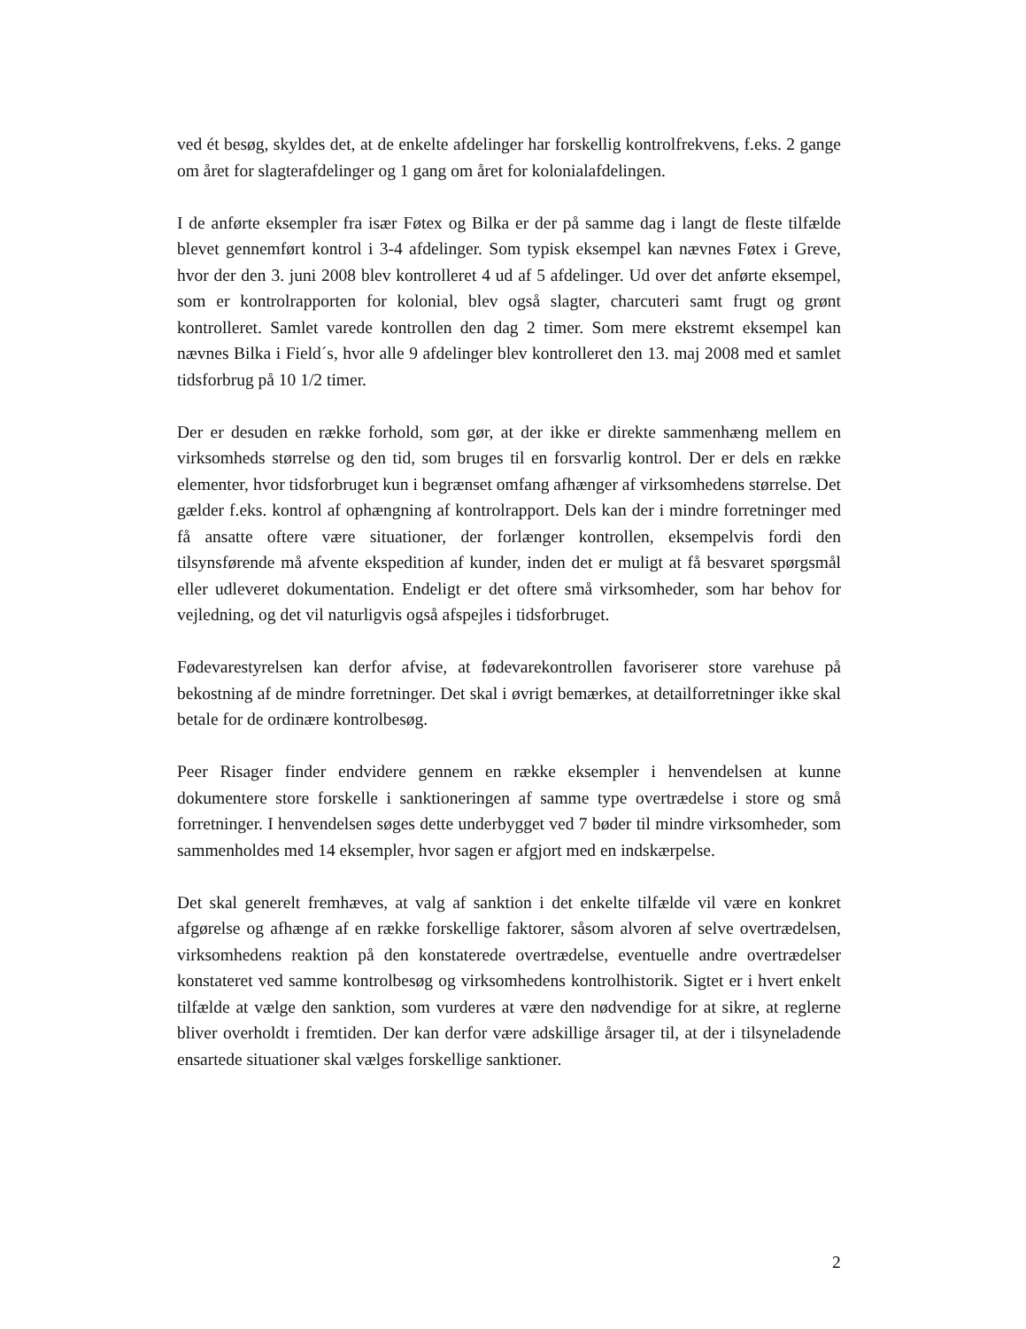ved ét besøg, skyldes det, at de enkelte afdelinger har forskellig kontrolfrekvens, f.eks. 2 gange om året for slagterafdelinger og 1 gang om året for kolonialafdelingen.
I de anførte eksempler fra især Føtex og Bilka er der på samme dag i langt de fleste tilfælde blevet gennemført kontrol i 3-4 afdelinger. Som typisk eksempel kan nævnes Føtex i Greve, hvor der den 3. juni 2008 blev kontrolleret 4 ud af 5 afdelinger. Ud over det anførte eksempel, som er kontrolrapporten for kolonial, blev også slagter, charcuteri samt frugt og grønt kontrolleret. Samlet varede kontrollen den dag 2 timer. Som mere ekstremt eksempel kan nævnes Bilka i Field´s, hvor alle 9 afdelinger blev kontrolleret den 13. maj 2008 med et samlet tidsforbrug på 10 1/2 timer.
Der er desuden en række forhold, som gør, at der ikke er direkte sammenhæng mellem en virksomheds størrelse og den tid, som bruges til en forsvarlig kontrol. Der er dels en række elementer, hvor tidsforbruget kun i begrænset omfang afhænger af virksomhedens størrelse. Det gælder f.eks. kontrol af ophængning af kontrolrapport. Dels kan der i mindre forretninger med få ansatte oftere være situationer, der forlænger kontrollen, eksempelvis fordi den tilsynsførende må afvente ekspedition af kunder, inden det er muligt at få besvaret spørgsmål eller udleveret dokumentation. Endeligt er det oftere små virksomheder, som har behov for vejledning, og det vil naturligvis også afspejles i tidsforbruget.
Fødevarestyrelsen kan derfor afvise, at fødevarekontrollen favoriserer store varehuse på bekostning af de mindre forretninger. Det skal i øvrigt bemærkes, at detailforretninger ikke skal betale for de ordinære kontrolbesøg.
Peer Risager finder endvidere gennem en række eksempler i henvendelsen at kunne dokumentere store forskelle i sanktioneringen af samme type overtrædelse i store og små forretninger. I henvendelsen søges dette underbygget ved 7 bøder til mindre virksomheder, som sammenholdes med 14 eksempler, hvor sagen er afgjort med en indskærpelse.
Det skal generelt fremhæves, at valg af sanktion i det enkelte tilfælde vil være en konkret afgørelse og afhænge af en række forskellige faktorer, såsom alvoren af selve overtrædelsen, virksomhedens reaktion på den konstaterede overtrædelse, eventuelle andre overtrædelser konstateret ved samme kontrolbesøg og virksomhedens kontrolhistorik. Sigtet er i hvert enkelt tilfælde at vælge den sanktion, som vurderes at være den nødvendige for at sikre, at reglerne bliver overholdt i fremtiden. Der kan derfor være adskillige årsager til, at der i tilsyneladende ensartede situationer skal vælges forskellige sanktioner.
2